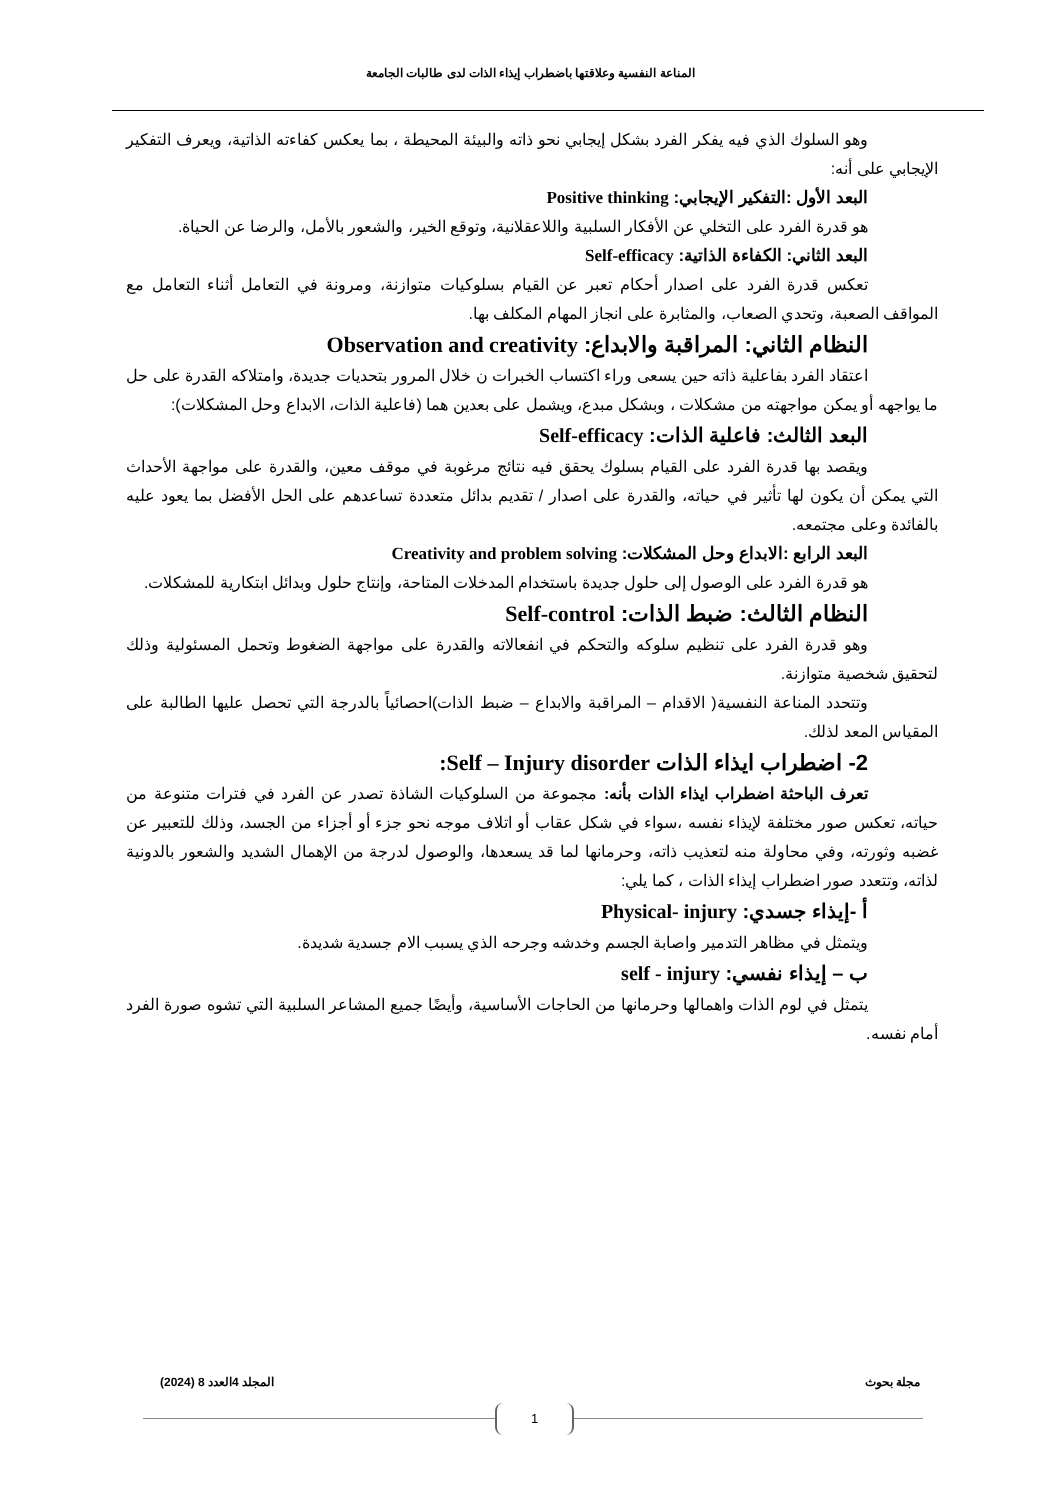المناعة النفسية وعلاقتها باضطراب إيذاء الذات لدى طالبات الجامعة
وهو السلوك الذي فيه يفكر الفرد بشكل إيجابي نحو ذاته والبيئة المحيطة ، بما يعكس كفاءته الذاتية، ويعرف التفكير الإيجابي على أنه:
البعد الأول :التفكير الإيجابي: Positive thinking
هو قدرة الفرد على التخلي عن الأفكار السلبية واللاعقلانية، وتوقع الخير، والشعور بالأمل، والرضا عن الحياة.
البعد الثاني: الكفاءة الذاتية: Self-efficacy
تعكس قدرة الفرد على اصدار أحكام تعبر عن القيام بسلوكيات متوازنة، ومرونة في التعامل أثناء التعامل مع المواقف الصعبة، وتحدي الصعاب، والمثابرة على انجاز المهام المكلف بها.
النظام الثاني: المراقبة والابداع: Observation and creativity
اعتقاد الفرد بفاعلية ذاته حين يسعى وراء اكتساب الخبرات ن خلال المرور بتحديات جديدة، وامتلاكه القدرة على حل ما يواجهه أو يمكن مواجهته من مشكلات ، وبشكل مبدع، ويشمل على بعدين هما (فاعلية الذات، الابداع وحل المشكلات):
البعد الثالث: فاعلية الذات: Self-efficacy
ويقصد بها قدرة الفرد على القيام بسلوك يحقق فيه نتائج مرغوبة في موقف معين، والقدرة على مواجهة الأحداث التي يمكن أن يكون لها تأثير في حياته، والقدرة على اصدار / تقديم بدائل متعددة تساعدهم على الحل الأفضل بما يعود عليه بالفائدة وعلى مجتمعه.
البعد الرابع :الابداع وحل المشكلات: Creativity and problem solving
هو قدرة الفرد على الوصول إلى حلول جديدة باستخدام المدخلات المتاحة، وإنتاج حلول وبدائل ابتكارية للمشكلات.
النظام الثالث: ضبط الذات: Self-control
وهو قدرة الفرد على تنظيم سلوكه والتحكم في انفعالاته والقدرة على مواجهة الضغوط وتحمل المسئولية وذلك لتحقيق شخصية متوازنة.
وتتحدد المناعة النفسية( الاقدام – المراقبة والابداع – ضبط الذات)احصائياً بالدرجة التي تحصل عليها الطالبة على المقياس المعد لذلك.
2- اضطراب ايذاء الذات Self – Injury disorder:
تعرف الباحثة اضطراب ايذاء الذات بأنه: مجموعة من السلوكيات الشاذة تصدر عن الفرد في فترات متنوعة من حياته، تعكس صور مختلفة لإيذاء نفسه ،سواء في شكل عقاب أو اتلاف موجه نحو جزء أو أجزاء من الجسد، وذلك للتعبير عن غضبه وثورته، وفي محاولة منه لتعذيب ذاته، وحرمانها لما قد يسعدها، والوصول لدرجة من الإهمال الشديد والشعور بالدونية لذاته، وتتعدد صور اضطراب إيذاء الذات ، كما يلي:
أ -إيذاء جسدي: Physical- injury
ويتمثل في مظاهر التدمير واصابة الجسم وخدشه وجرحه الذي يسبب الام جسدية شديدة.
ب – إيذاء نفسي: self - injury
يتمثل في لوم الذات واهمالها وحرمانها من الحاجات الأساسية، وأيضًا جميع المشاعر السلبية التي تشوه صورة الفرد أمام نفسه.
مجلة بحوث المجلد 4العدد 8 (2024)
1